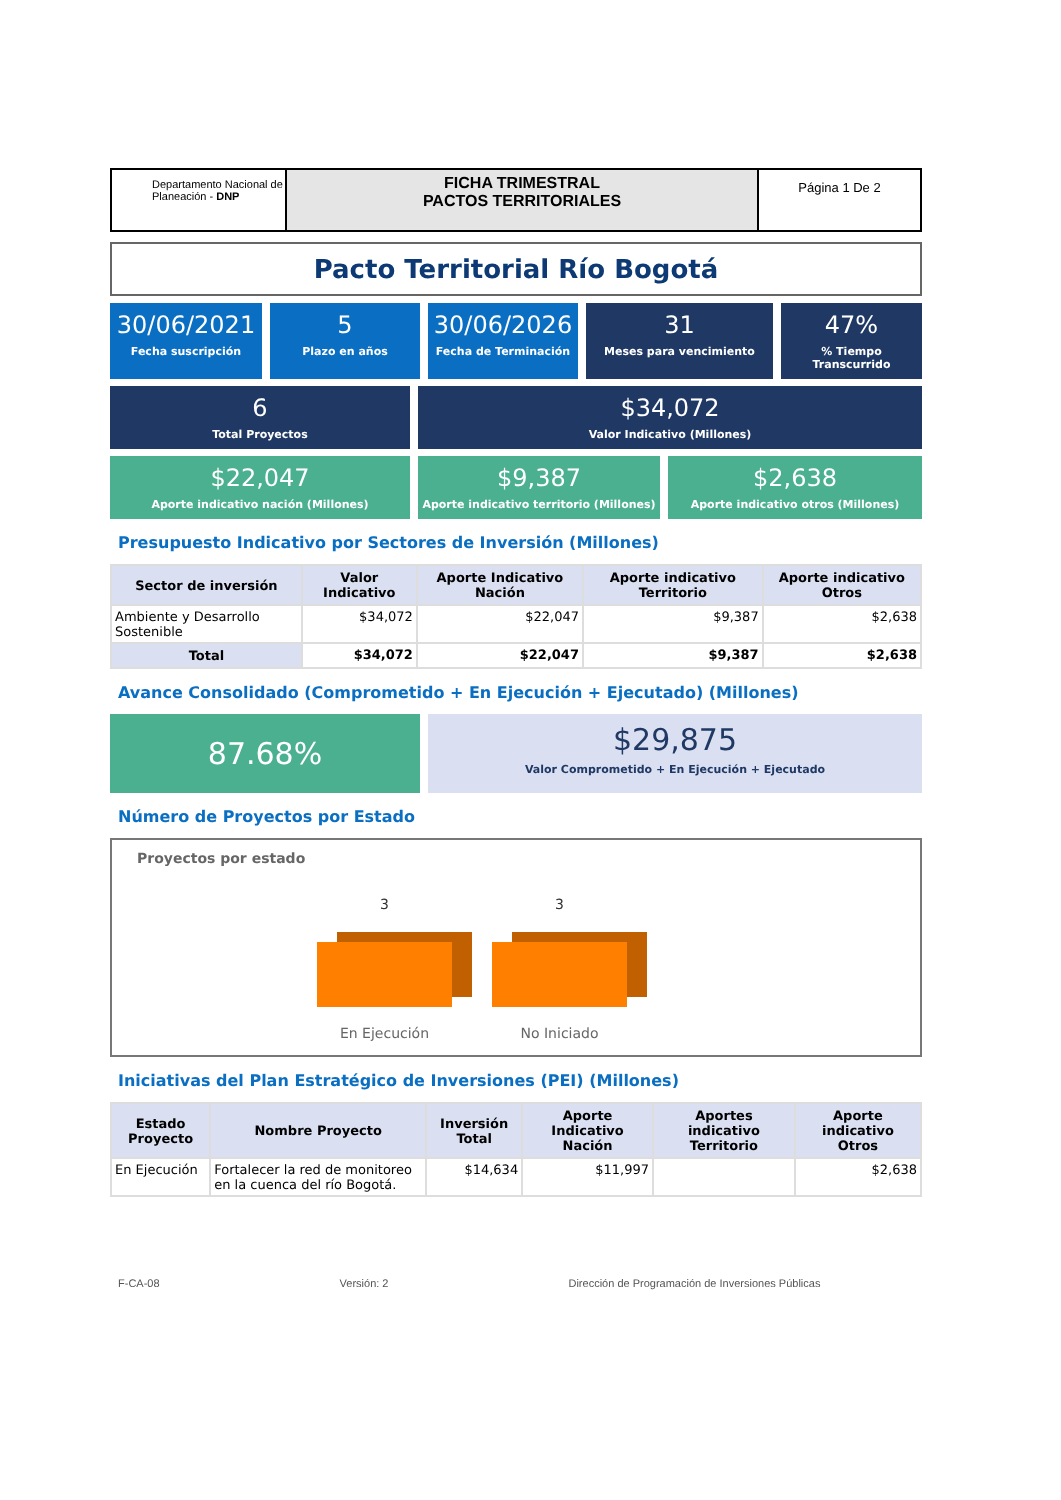Departamento Nacional de Planeación - DNP
FICHA TRIMESTRAL
PACTOS TERRITORIALES
Página 1 De 2
Pacto Territorial Río Bogotá
30/06/2021
Fecha suscripción
5
Plazo en años
30/06/2026
Fecha de Terminación
31
Meses para vencimiento
47%% Tiempo Transcurrido
6
Total Proyectos
$34,072
Valor Indicativo (Millones)
$22,047
Aporte indicativo nación (Millones)
$9,387
Aporte indicativo territorio (Millones)
$2,638
Aporte indicativo otros (Millones)
Presupuesto Indicativo por Sectores de Inversión (Millones)
| Sector de inversión | Valor Indicativo | Aporte Indicativo Nación | Aporte indicativo Territorio | Aporte indicativo Otros |
| --- | --- | --- | --- | --- |
| Ambiente y Desarrollo Sostenible | $34,072 | $22,047 | $9,387 | $2,638 |
| Total | $34,072 | $22,047 | $9,387 | $2,638 |
Avance Consolidado (Comprometido + En Ejecución + Ejecutado) (Millones)
87.68%
$29,875
Valor Comprometido + En Ejecución + Ejecutado
Número de Proyectos por Estado
Proyectos por estado
3
En Ejecución
3
No Iniciado
Iniciativas del Plan Estratégico de Inversiones (PEI) (Millones)
| Estado Proyecto | Nombre Proyecto | Inversión Total | Aporte Indicativo Nación | Aportes indicativo Territorio | Aporte indicativo Otros |
| --- | --- | --- | --- | --- | --- |
| En Ejecución | Fortalecer la red de monitoreo en la cuenca del río Bogotá. | $14,634 | $11,997 | | $2,638 |
F-CA-08 Versión: 2 Dirección de Programación de Inversiones Públicas